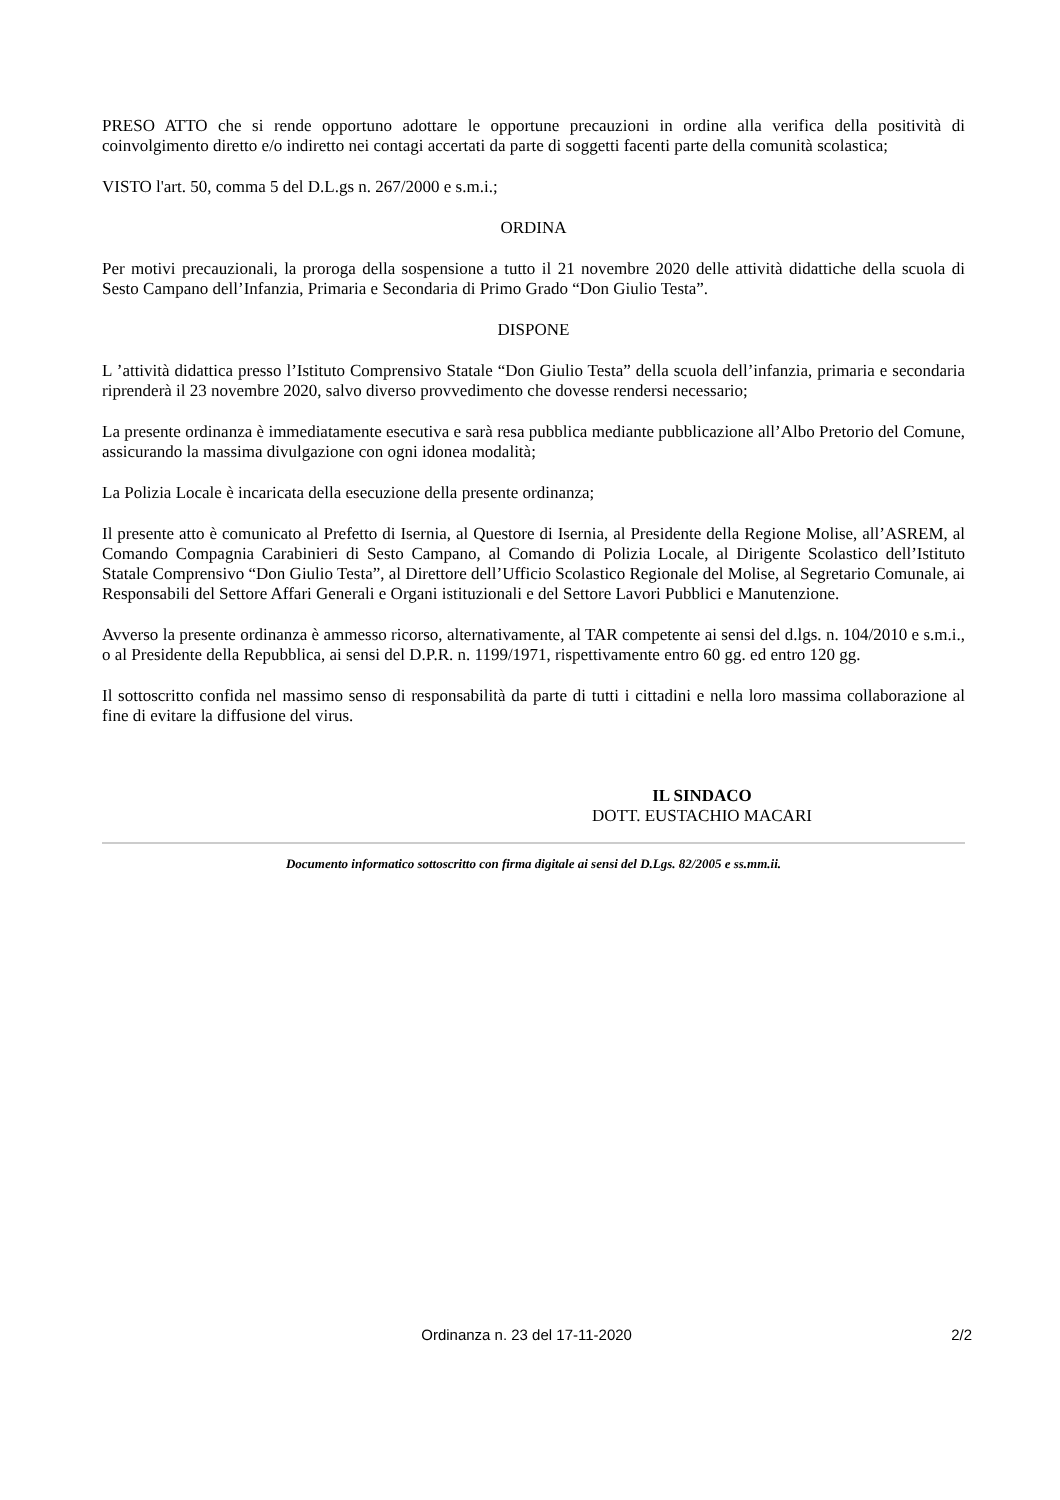PRESO ATTO che si rende opportuno adottare le opportune precauzioni in ordine alla verifica della positività di coinvolgimento diretto e/o indiretto nei contagi accertati da parte di soggetti facenti parte della comunità scolastica;
VISTO l'art. 50, comma 5 del D.L.gs n. 267/2000 e s.m.i.;
ORDINA
Per motivi precauzionali, la proroga della sospensione a tutto il 21 novembre 2020 delle attività didattiche della scuola di Sesto Campano dell’Infanzia, Primaria e Secondaria di Primo Grado “Don Giulio Testa”.
DISPONE
L ’attività didattica presso l’Istituto Comprensivo Statale “Don Giulio Testa” della scuola dell’infanzia, primaria e secondaria riprenderà il 23 novembre 2020, salvo diverso provvedimento che dovesse rendersi necessario;
La presente ordinanza è immediatamente esecutiva e sarà resa pubblica mediante pubblicazione all’Albo Pretorio del Comune, assicurando la massima divulgazione con ogni idonea modalità;
La Polizia Locale è incaricata della esecuzione della presente ordinanza;
Il presente atto è comunicato al Prefetto di Isernia, al Questore di Isernia, al Presidente della Regione Molise, all’ASREM, al Comando Compagnia Carabinieri di Sesto Campano, al Comando di Polizia Locale, al Dirigente Scolastico dell’Istituto Statale Comprensivo “Don Giulio Testa”, al Direttore dell’Ufficio Scolastico Regionale del Molise, al Segretario Comunale, ai Responsabili del Settore Affari Generali e Organi istituzionali e del Settore Lavori Pubblici e Manutenzione.
Avverso la presente ordinanza è ammesso ricorso, alternativamente, al TAR competente ai sensi del d.lgs. n. 104/2010 e s.m.i., o al Presidente della Repubblica, ai sensi del D.P.R. n. 1199/1971, rispettivamente entro 60 gg. ed entro 120 gg.
Il sottoscritto confida nel massimo senso di responsabilità da parte di tutti i cittadini e nella loro massima collaborazione al fine di evitare la diffusione del virus.
IL SINDACO
DOTT. EUSTACHIO MACARI
Documento informatico sottoscritto con firma digitale ai sensi del D.Lgs. 82/2005 e ss.mm.ii.
Ordinanza n. 23 del 17-11-2020 2/2